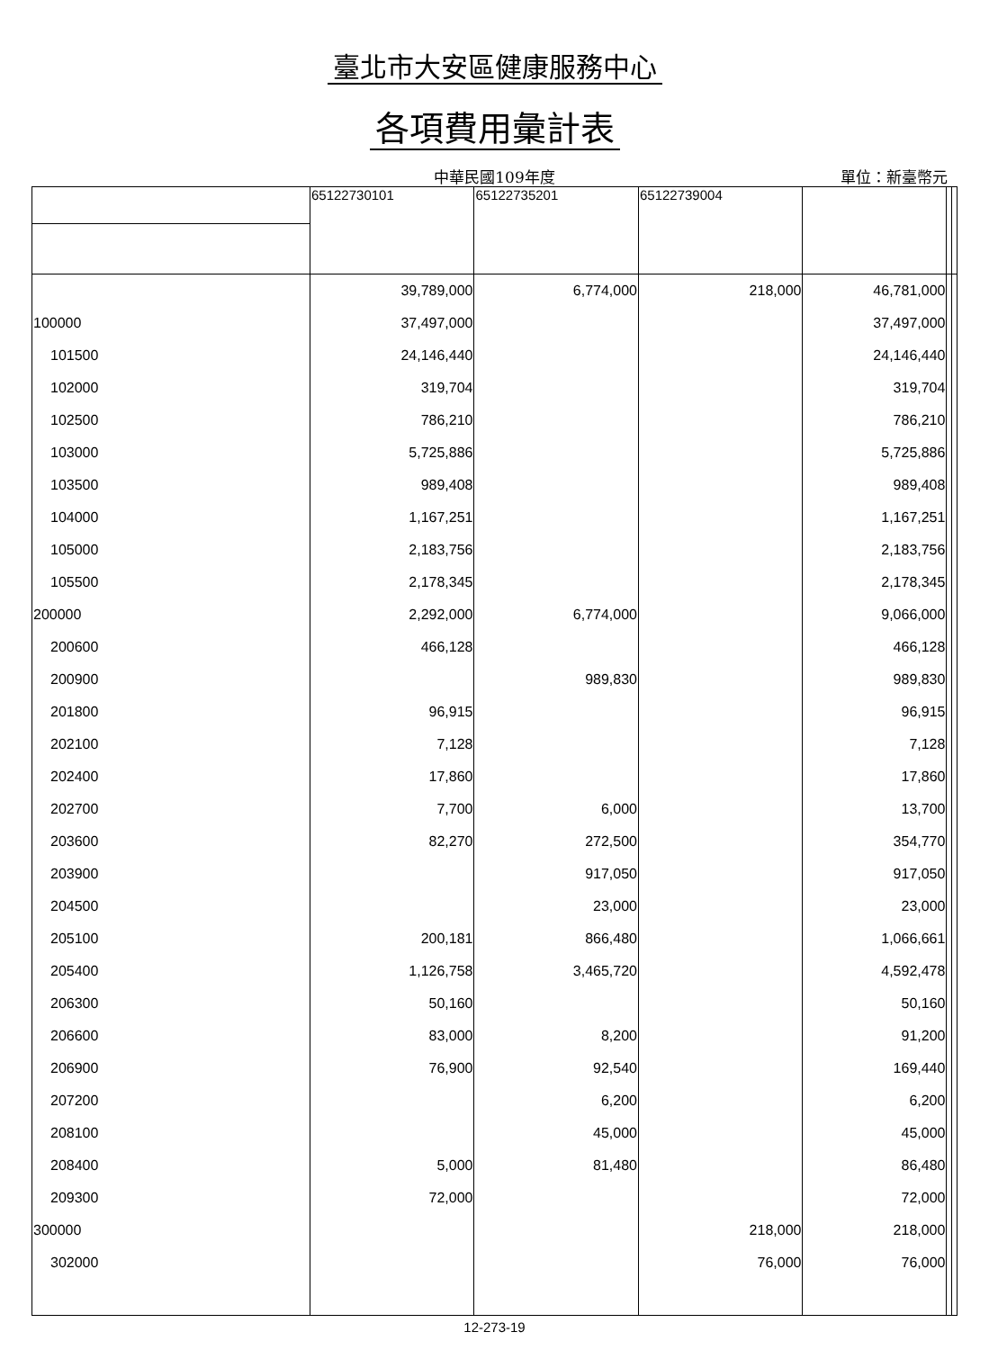臺北市大安區健康服務中心
各項費用彙計表
中華民國109年度
單位：新臺幣元
| | 65122730101 | 65122735201 | 65122739004 | | | |
| --- | --- | --- | --- | --- | --- | --- |
| | 39,789,000 | 6,774,000 | 218,000 | 46,781,000 | | |
| 100000 | 37,497,000 | | | 37,497,000 | | |
| 101500 | 24,146,440 | | | 24,146,440 | | |
| 102000 | 319,704 | | | 319,704 | | |
| 102500 | 786,210 | | | 786,210 | | |
| 103000 | 5,725,886 | | | 5,725,886 | | |
| 103500 | 989,408 | | | 989,408 | | |
| 104000 | 1,167,251 | | | 1,167,251 | | |
| 105000 | 2,183,756 | | | 2,183,756 | | |
| 105500 | 2,178,345 | | | 2,178,345 | | |
| 200000 | 2,292,000 | 6,774,000 | | 9,066,000 | | |
| 200600 | 466,128 | | | 466,128 | | |
| 200900 | | 989,830 | | 989,830 | | |
| 201800 | 96,915 | | | 96,915 | | |
| 202100 | 7,128 | | | 7,128 | | |
| 202400 | 17,860 | | | 17,860 | | |
| 202700 | 7,700 | 6,000 | | 13,700 | | |
| 203600 | 82,270 | 272,500 | | 354,770 | | |
| 203900 | | 917,050 | | 917,050 | | |
| 204500 | | 23,000 | | 23,000 | | |
| 205100 | 200,181 | 866,480 | | 1,066,661 | | |
| 205400 | 1,126,758 | 3,465,720 | | 4,592,478 | | |
| 206300 | 50,160 | | | 50,160 | | |
| 206600 | 83,000 | 8,200 | | 91,200 | | |
| 206900 | 76,900 | 92,540 | | 169,440 | | |
| 207200 | | 6,200 | | 6,200 | | |
| 208100 | | 45,000 | | 45,000 | | |
| 208400 | 5,000 | 81,480 | | 86,480 | | |
| 209300 | 72,000 | | | 72,000 | | |
| 300000 | | | 218,000 | 218,000 | | |
| 302000 | | | 76,000 | 76,000 | | |
12-273-19